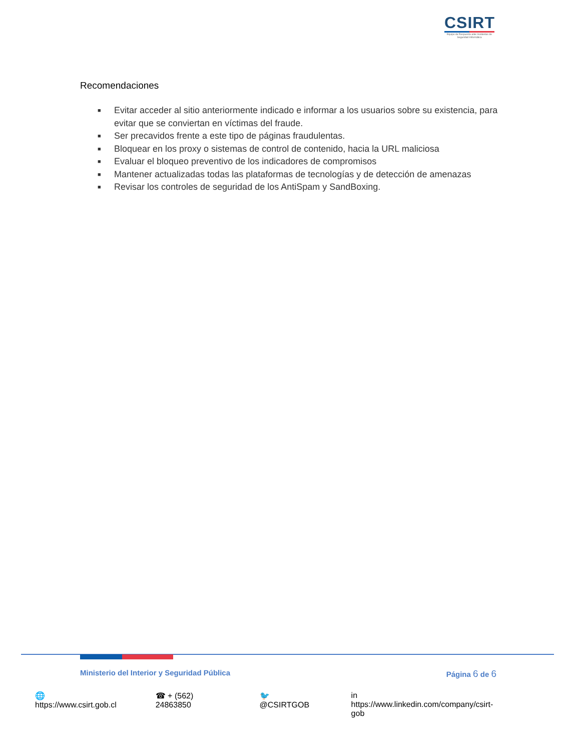CSIRT
Equipo de Respuesta ante Incidentes de Seguridad Informática
Recomendaciones
■ Evitar acceder al sitio anteriormente indicado e informar a los usuarios sobre su existencia, para evitar que se conviertan en víctimas del fraude.
■ Ser precavidos frente a este tipo de páginas fraudulentas.
■ Bloquear en los proxy o sistemas de control de contenido, hacia la URL maliciosa
■ Evaluar el bloqueo preventivo de los indicadores de compromisos
■ Mantener actualizadas todas las plataformas de tecnologías y de detección de amenazas
■ Revisar los controles de seguridad de los AntiSpam y SandBoxing.
Ministerio del Interior y Seguridad Pública Página 6 de 6
🌐 https://www.csirt.gob.cl ☎ + (562) 24863850 🐦 @CSIRTGOB in https://www.linkedin.com/company/csirt-gob